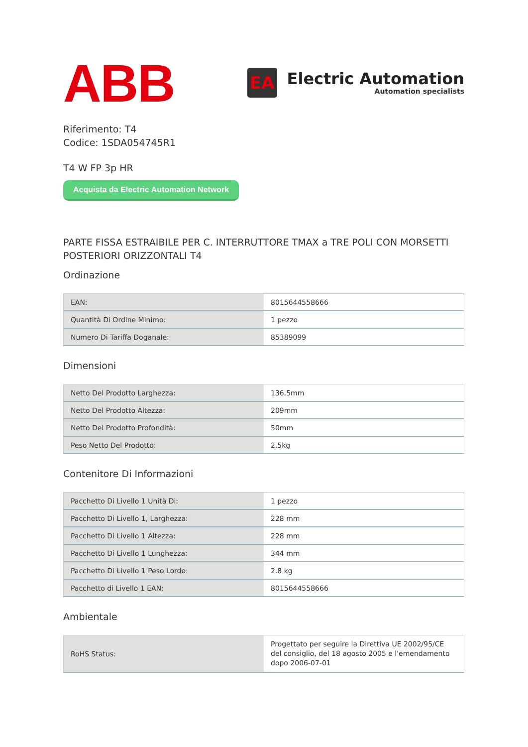ABB
EA
Electric Automation
Automation specialists
Riferimento: T4
Codice: 1SDA054745R1
T4 W FP 3p HR
Acquista da Electric Automation Network
PARTE FISSA ESTRAIBILE PER C. INTERRUTTORE TMAX a TRE POLI CON MORSETTI POSTERIORI ORIZZONTALI T4
Ordinazione
| EAN: | 8015644558666 |
| Quantità Di Ordine Minimo: | 1 pezzo |
| Numero Di Tariffa Doganale: | 85389099 |
Dimensioni
| Netto Del Prodotto Larghezza: | 136.5mm |
| Netto Del Prodotto Altezza: | 209mm |
| Netto Del Prodotto Profondità: | 50mm |
| Peso Netto Del Prodotto: | 2.5kg |
Contenitore Di Informazioni
| Pacchetto Di Livello 1 Unità Di: | 1 pezzo |
| Pacchetto Di Livello 1, Larghezza: | 228 mm |
| Pacchetto Di Livello 1 Altezza: | 228 mm |
| Pacchetto Di Livello 1 Lunghezza: | 344 mm |
| Pacchetto Di Livello 1 Peso Lordo: | 2.8 kg |
| Pacchetto di Livello 1 EAN: | 8015644558666 |
Ambientale
| RoHS Status: | Progettato per seguire la Direttiva UE 2002/95/CE del consiglio, del 18 agosto 2005 e l'emendamento dopo 2006-07-01 |